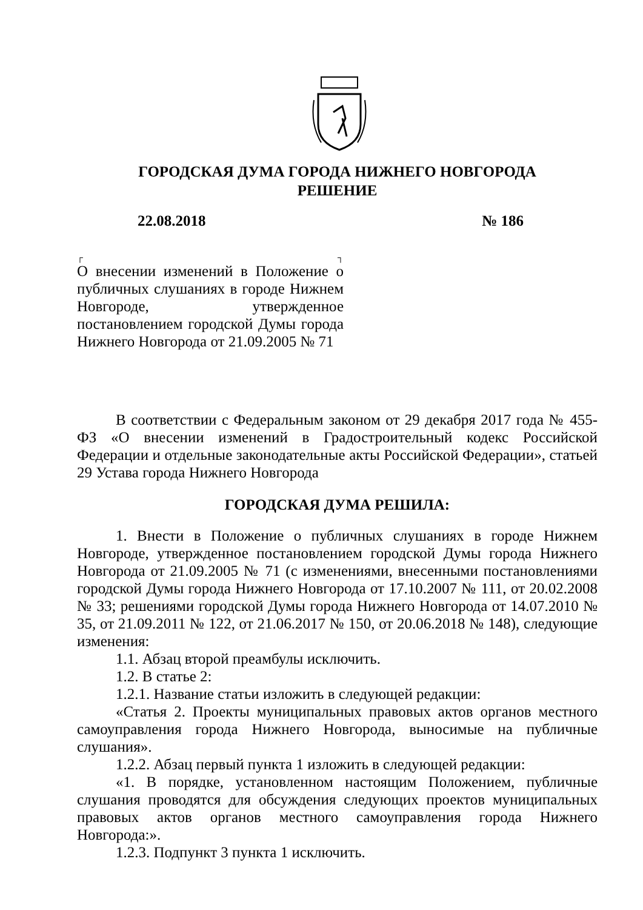ГОРОДСКАЯ ДУМА ГОРОДА НИЖНЕГО НОВГОРОДА
РЕШЕНИЕ
22.08.2018 № 186
┌ ┐
О внесении изменений в Положение о публичных слушаниях в городе Нижнем Новгороде, утвержденное постановлением городской Думы города Нижнего Новгорода от 21.09.2005 № 71
В соответствии с Федеральным законом от 29 декабря 2017 года № 455-ФЗ «О внесении изменений в Градостроительный кодекс Российской Федерации и отдельные законодательные акты Российской Федерации», статьей 29 Устава города Нижнего Новгорода
ГОРОДСКАЯ ДУМА РЕШИЛА:
1. Внести в Положение о публичных слушаниях в городе Нижнем Новгороде, утвержденное постановлением городской Думы города Нижнего Новгорода от 21.09.2005 № 71 (с изменениями, внесенными постановлениями городской Думы города Нижнего Новгорода от 17.10.2007 № 111, от 20.02.2008 № 33; решениями городской Думы города Нижнего Новгорода от 14.07.2010 № 35, от 21.09.2011 № 122, от 21.06.2017 № 150, от 20.06.2018 № 148), следующие изменения:
1.1. Абзац второй преамбулы исключить.
1.2. В статье 2:
1.2.1. Название статьи изложить в следующей редакции:
«Статья 2. Проекты муниципальных правовых актов органов местного самоуправления города Нижнего Новгорода, выносимые на публичные слушания».
1.2.2. Абзац первый пункта 1 изложить в следующей редакции:
«1. В порядке, установленном настоящим Положением, публичные слушания проводятся для обсуждения следующих проектов муниципальных правовых актов органов местного самоуправления города Нижнего Новгорода:».
1.2.3. Подпункт 3 пункта 1 исключить.